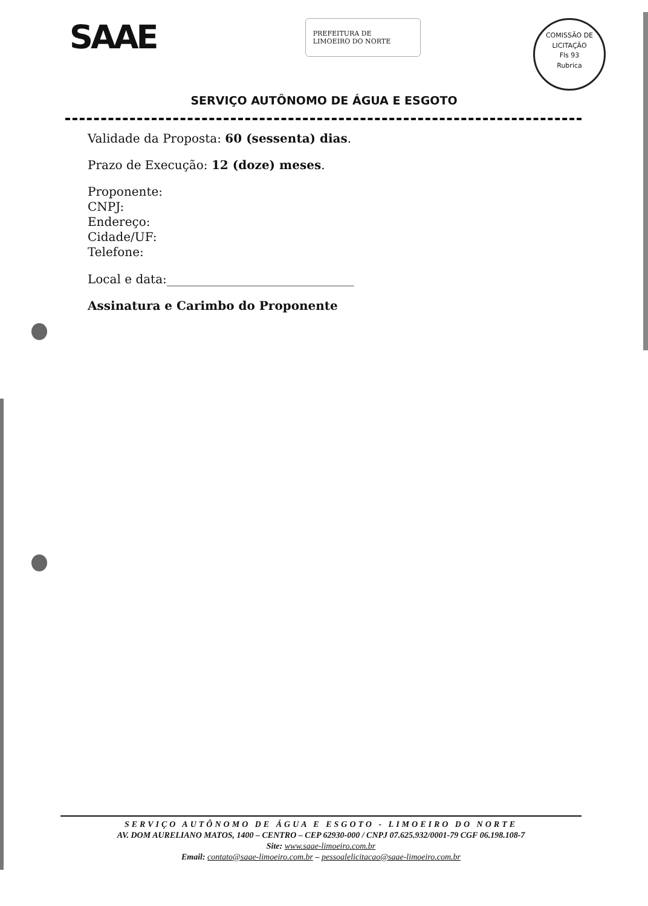SAAE
PREFEITURA DE
LIMOEIRO DO NORTE
COMISSÃO DE LICITAÇÃO
Fls 93
Rubrica
SERVIÇO AUTÔNOMO DE ÁGUA E ESGOTO
Validade da Proposta: 60 (sessenta) dias.
Prazo de Execução: 12 (doze) meses.
Proponente:
CNPJ:
Endereço:
Cidade/UF:
Telefone:
Local e data:_______________________________
Assinatura e Carimbo do Proponente
SERVIÇO AUTÔNOMO DE ÁGUA E ESGOTO - LIMOEIRO DO NORTE
AV. DOM AURELIANO MATOS, 1400 – CENTRO – CEP 62930-000 / CNPJ 07.625.932/0001-79 CGF 06.198.108-7
Site: www.saae-limoeiro.com.br
Email: contato@saae-limoeiro.com.br – pessoalelicitacao@saae-limoeiro.com.br